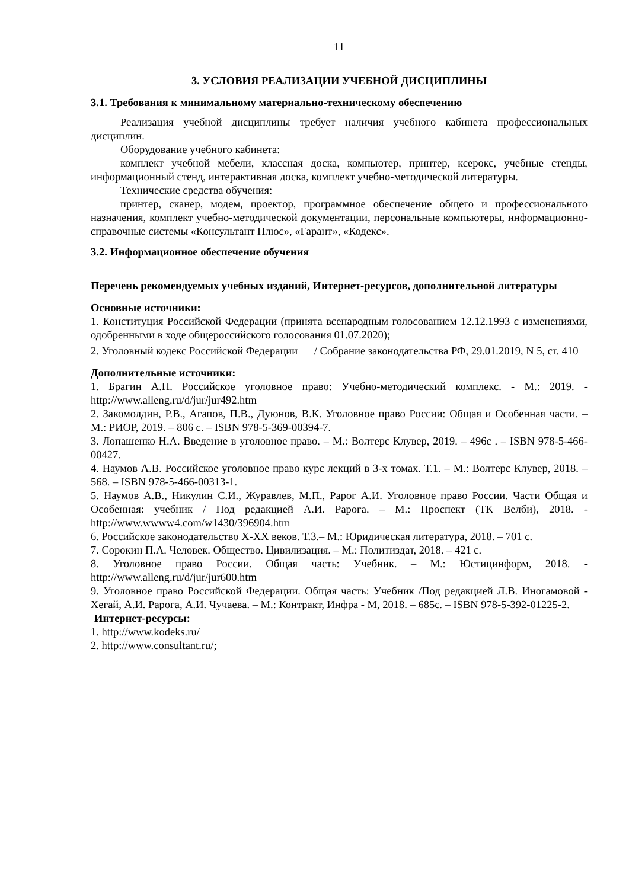11
3. УСЛОВИЯ РЕАЛИЗАЦИИ УЧЕБНОЙ ДИСЦИПЛИНЫ
3.1. Требования к минимальному материально-техническому обеспечению
Реализация учебной дисциплины требует наличия учебного кабинета профессиональных дисциплин.
Оборудование учебного кабинета:
комплект учебной мебели, классная доска, компьютер, принтер, ксерокс, учебные стенды, информационный стенд, интерактивная доска, комплект учебно-методической литературы.
Технические средства обучения:
принтер, сканер, модем, проектор, программное обеспечение общего и профессионального назначения, комплект учебно-методической документации, персональные компьютеры, информационно-справочные системы «Консультант Плюс», «Гарант», «Кодекс».
3.2. Информационное обеспечение обучения
Перечень рекомендуемых учебных изданий, Интернет-ресурсов, дополнительной литературы
Основные источники:
1. Конституция Российской Федерации (принята всенародным голосованием 12.12.1993 с изменениями, одобренными в ходе общероссийского голосования 01.07.2020);
2. Уголовный кодекс Российской Федерации / Собрание законодательства РФ, 29.01.2019, N 5, ст. 410
Дополнительные источники:
1. Брагин А.П. Российское уголовное право: Учебно-методический комплекс. - М.: 2019. - http://www.alleng.ru/d/jur/jur492.htm
2. Закомолдин, Р.В., Агапов, П.В., Дуюнов, В.К. Уголовное право России: Общая и Особенная части. – М.: РИОР, 2019. – 806 с. – ISBN 978-5-369-00394-7.
3. Лопашенко Н.А. Введение в уголовное право. – М.: Волтерс Клувер, 2019. – 496с . – ISBN 978-5-466-00427.
4. Наумов А.В. Российское уголовное право курс лекций в 3-х томах. Т.1. – М.: Волтерс Клувер, 2018. – 568. – ISBN 978-5-466-00313-1.
5. Наумов А.В., Никулин С.И., Журавлев, М.П., Рарог А.И. Уголовное право России. Части Общая и Особенная: учебник / Под редакцией А.И. Рарога. – М.: Проспект (ТК Велби), 2018. - http://www.wwww4.com/w1430/396904.htm
6. Российское законодательство X-XX веков. Т.3.– М.: Юридическая литература, 2018. – 701 с.
7. Сорокин П.А. Человек. Общество. Цивилизация. – М.: Политиздат, 2018. – 421 с.
8. Уголовное право России. Общая часть: Учебник. – М.: Юстицинформ, 2018. - http://www.alleng.ru/d/jur/jur600.htm
9. Уголовное право Российской Федерации. Общая часть: Учебник /Под редакцией Л.В. Иногамовой - Хегай, А.И. Рарога, А.И. Чучаева. – М.: Контракт, Инфра - М, 2018. – 685с. – ISBN 978-5-392-01225-2.
Интернет-ресурсы:
1. http://www.kodeks.ru/
2. http://www.consultant.ru/;